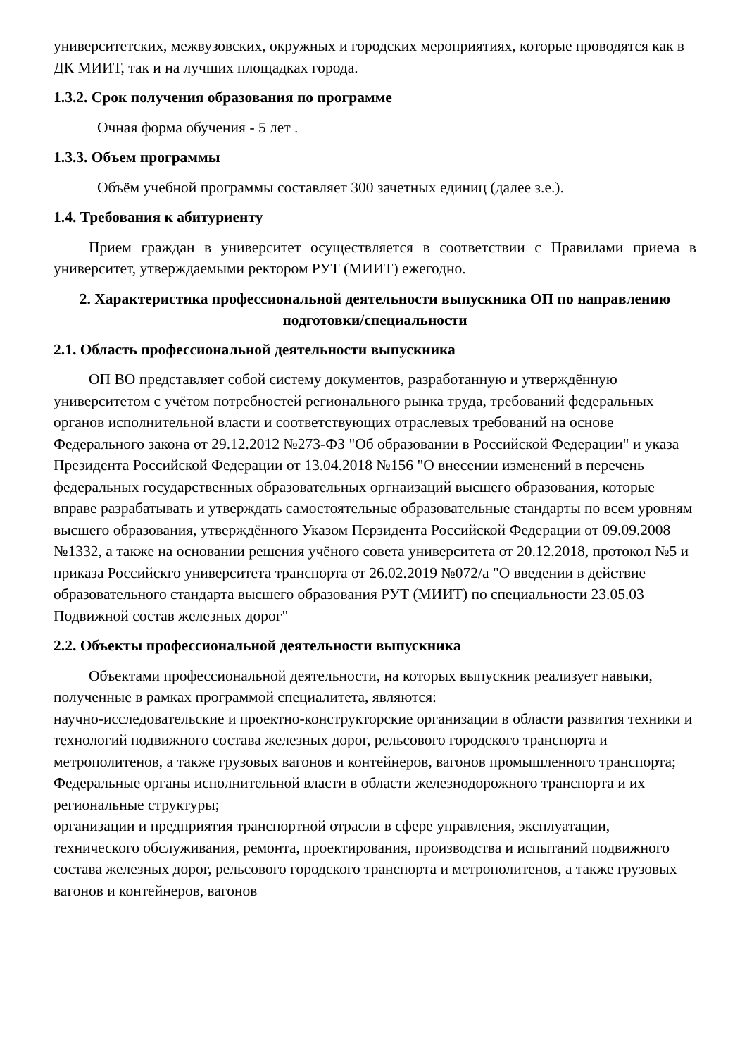университетских, межвузовских, окружных и городских мероприятиях, которые проводятся как в ДК МИИТ, так и на лучших площадках города.
1.3.2. Срок получения образования по программе
Очная форма обучения - 5 лет .
1.3.3. Объем программы
Объём учебной программы составляет 300 зачетных единиц (далее з.е.).
1.4. Требования к абитуриенту
Прием граждан в университет осуществляется в соответствии с Правилами приема в университет, утверждаемыми ректором РУТ (МИИТ) ежегодно.
2. Характеристика профессиональной деятельности выпускника ОП по направлению подготовки/специальности
2.1. Область профессиональной деятельности выпускника
ОП ВО представляет собой систему документов, разработанную и утверждённую университетом с учётом потребностей регионального рынка труда, требований федеральных органов исполнительной власти и соответствующих отраслевых требований на основе
Федерального закона от 29.12.2012 №273-ФЗ "Об образовании в Российской Федерации" и указа Президента Российской Федерации от 13.04.2018 №156 "О внесении изменений в перечень федеральных государственных образовательных оргнаизаций высшего образования, которые вправе разрабатывать и утверждать самостоятельные образовательные стандарты по всем уровням высшего образования, утверждённого Указом Перзидента Российской Федерации от 09.09.2008 №1332, а также на основании решения учёного совета университета от 20.12.2018, протокол №5 и приказа Российскго университета транспорта от 26.02.2019 №072/а "О введении в действие образовательного стандарта высшего образования РУТ (МИИТ) по специальности 23.05.03 Подвижной состав железных дорог"
2.2. Объекты профессиональной деятельности выпускника
Объектами профессиональной деятельности, на которых выпускник реализует навыки, полученные в рамках программой специалитета, являются:
научно-исследовательские и проектно-конструкторские организации в области развития техники и технологий подвижного состава железных дорог, рельсового городского транспорта и метрополитенов, а также грузовых вагонов и контейнеров, вагонов промышленного транспорта;
Федеральные органы исполнительной власти в области железнодорожного транспорта и их региональные структуры;
организации и предприятия транспортной отрасли в сфере управления, эксплуатации, технического обслуживания, ремонта, проектирования, производства и испытаний подвижного состава железных дорог, рельсового городского транспорта и метрополитенов, а также грузовых вагонов и контейнеров, вагонов